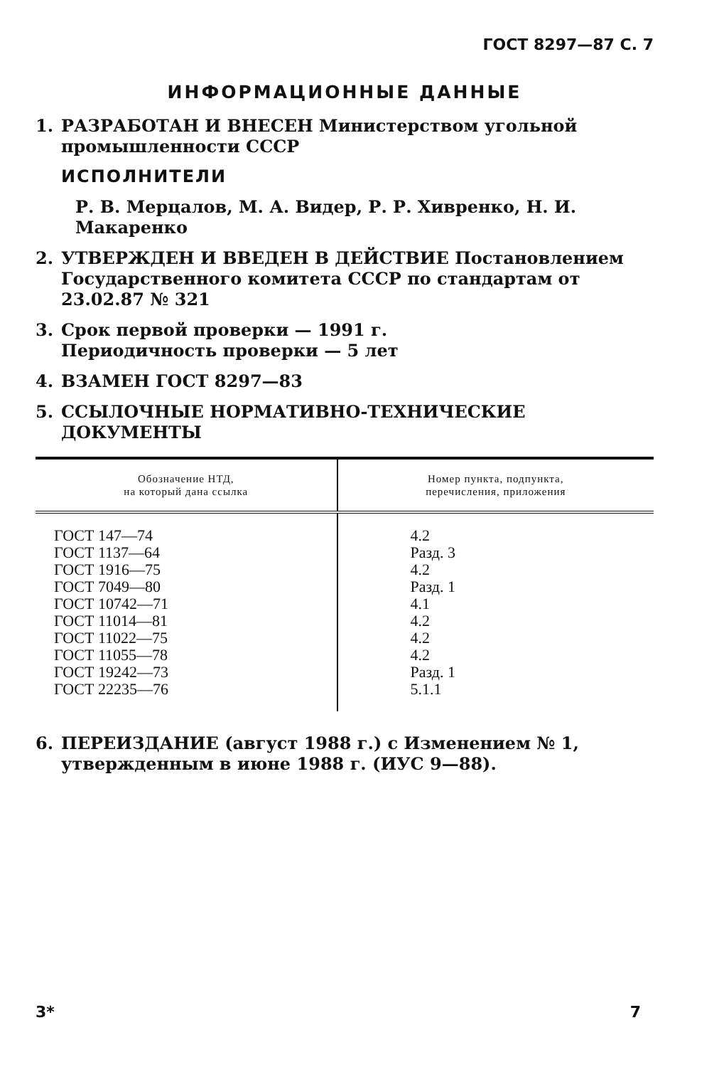ГОСТ 8297—87 С. 7
ИНФОРМАЦИОННЫЕ ДАННЫЕ
1. РАЗРАБОТАН И ВНЕСЕН Министерством угольной промышленности СССР
ИСПОЛНИТЕЛИ
Р. В. Мерцалов, М. А. Видер, Р. Р. Хивренко, Н. И. Макаренко
2. УТВЕРЖДЕН И ВВЕДЕН В ДЕЙСТВИЕ Постановлением Государственного комитета СССР по стандартам от 23.02.87 № 321
3. Срок первой проверки — 1991 г.
Периодичность проверки — 5 лет
4. ВЗАМЕН ГОСТ 8297—83
5. ССЫЛОЧНЫЕ НОРМАТИВНО-ТЕХНИЧЕСКИЕ ДОКУМЕНТЫ
| Обозначение НТД, на который дана ссылка | Номер пункта, подпункта, перечисления, приложения |
| --- | --- |
| ГОСТ 147—74 | 4.2 |
| ГОСТ 1137—64 | Разд. 3 |
| ГОСТ 1916—75 | 4.2 |
| ГОСТ 7049—80 | Разд. 1 |
| ГОСТ 10742—71 | 4.1 |
| ГОСТ 11014—81 | 4.2 |
| ГОСТ 11022—75 | 4.2 |
| ГОСТ 11055—78 | 4.2 |
| ГОСТ 19242—73 | Разд. 1 |
| ГОСТ 22235—76 | 5.1.1 |
6. ПЕРЕИЗДАНИЕ (август 1988 г.) с Изменением № 1, утвержденным в июне 1988 г. (ИУС 9—88).
3* 7